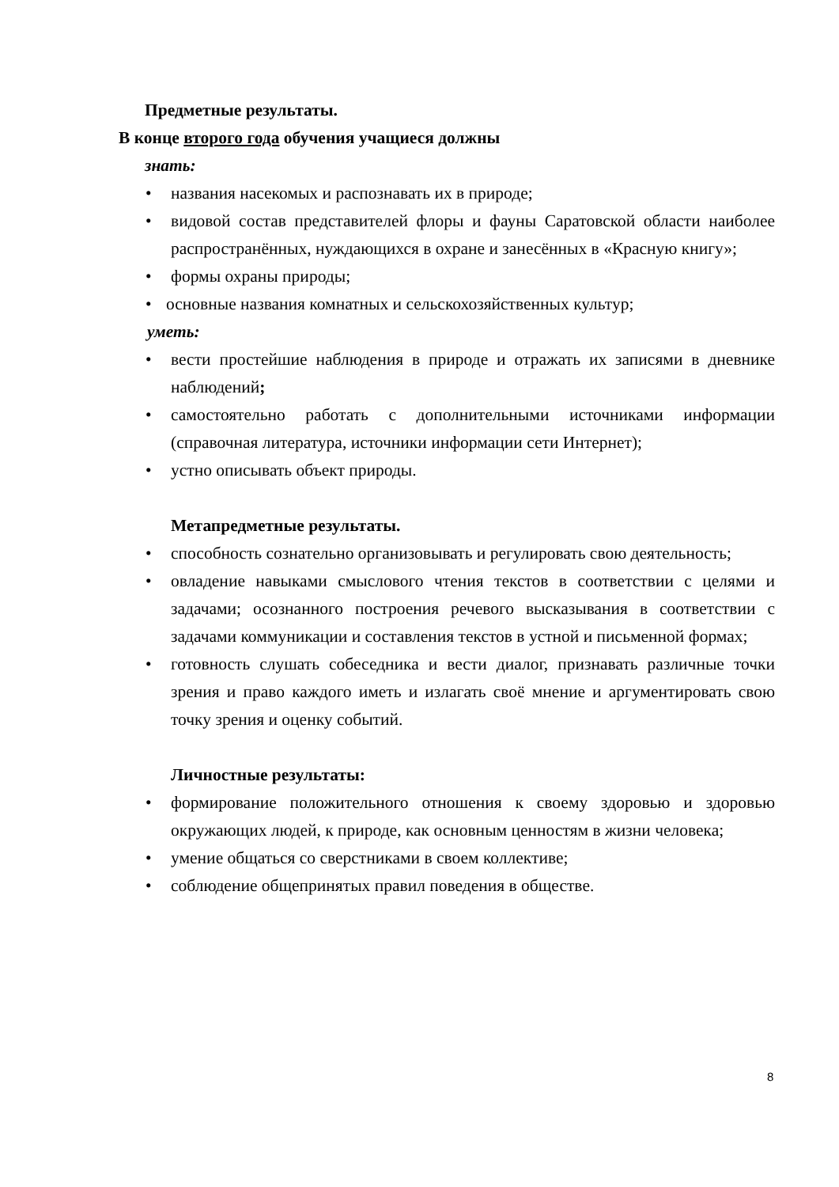Предметные результаты.
В конце второго года обучения учащиеся должны
знать:
• названия насекомых и распознавать их в природе;
• видовой состав представителей флоры и фауны Саратовской области наиболее распространённых, нуждающихся в охране и занесённых в «Красную книгу»;
• формы охраны природы;
• основные названия комнатных и сельскохозяйственных культур;
уметь:
• вести простейшие наблюдения в природе и отражать их записями в дневнике наблюдений;
• самостоятельно работать с дополнительными источниками информации (справочная литература, источники информации сети Интернет);
• устно описывать объект природы.
Метапредметные результаты.
• способность сознательно организовывать и регулировать свою деятельность;
• овладение навыками смыслового чтения текстов в соответствии с целями и задачами; осознанного построения речевого высказывания в соответствии с задачами коммуникации и составления текстов в устной и письменной формах;
• готовность слушать собеседника и вести диалог, признавать различные точки зрения и право каждого иметь и излагать своё мнение и аргументировать свою точку зрения и оценку событий.
Личностные результаты:
• формирование положительного отношения к своему здоровью и здоровью окружающих людей, к природе, как основным ценностям в жизни человека;
• умение общаться со сверстниками в своем коллективе;
• соблюдение общепринятых правил поведения в обществе.
8